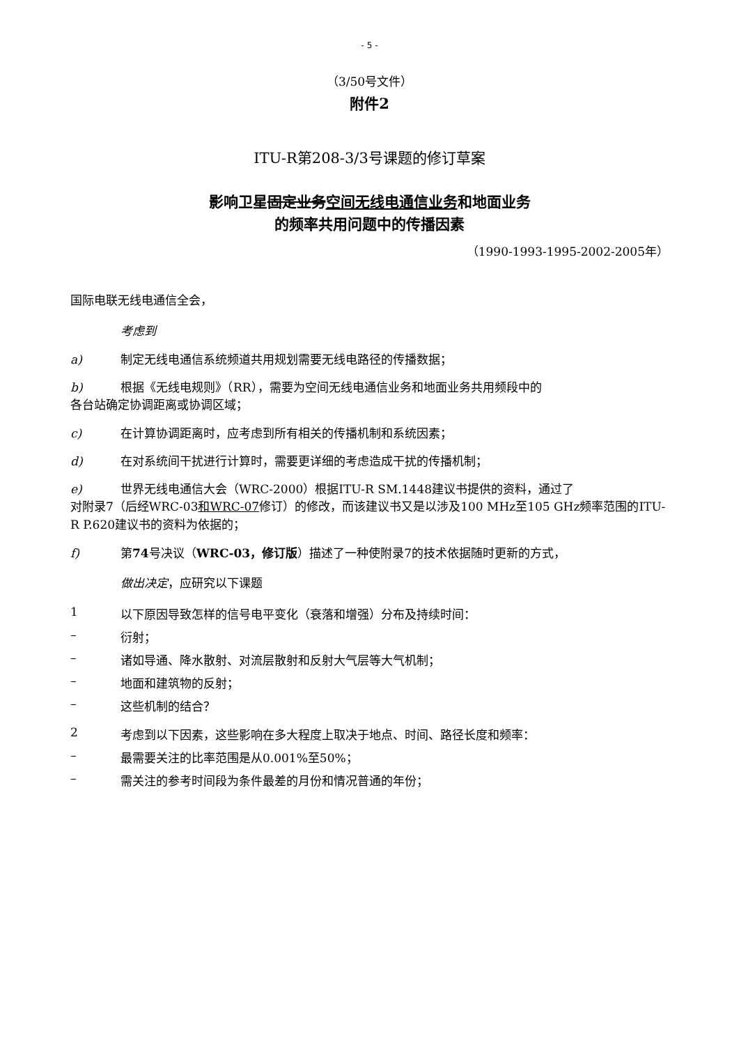- 5 -
（3/50号文件）
附件2
ITU-R第208-3/3号课题的修订草案
影响卫星固定业务空间无线电通信业务和地面业务
的频率共用问题中的传播因素
（1990-1993-1995-2002-2005年）
国际电联无线电通信全会，
考虑到
a) 制定无线电通信系统频道共用规划需要无线电路径的传播数据；
b) 根据《无线电规则》（RR），需要为空间无线电通信业务和地面业务共用频段中的
各台站确定协调距离或协调区域；
c) 在计算协调距离时，应考虑到所有相关的传播机制和系统因素；
d) 在对系统间干扰进行计算时，需要更详细的考虑造成干扰的传播机制；
e) 世界无线电通信大会（WRC-2000）根据ITU-R SM.1448建议书提供的资料，通过了
对附录7（后经WRC-03和WRC-07修订）的修改，而该建议书又是以涉及100 MHz至105 GHz频率范围的ITU-R P.620建议书的资料为依据的；
f) 第74号决议（WRC-03，修订版）描述了一种使附录7的技术依据随时更新的方式，
做出决定，应研究以下课题
1 以下原因导致怎样的信号电平变化（衰落和增强）分布及持续时间：
– 衍射；
– 诸如导通、降水散射、对流层散射和反射大气层等大气机制；
– 地面和建筑物的反射；
– 这些机制的结合？
2 考虑到以下因素，这些影响在多大程度上取决于地点、时间、路径长度和频率：
– 最需要关注的比率范围是从0.001%至50%；
– 需关注的参考时间段为条件最差的月份和情况普通的年份；